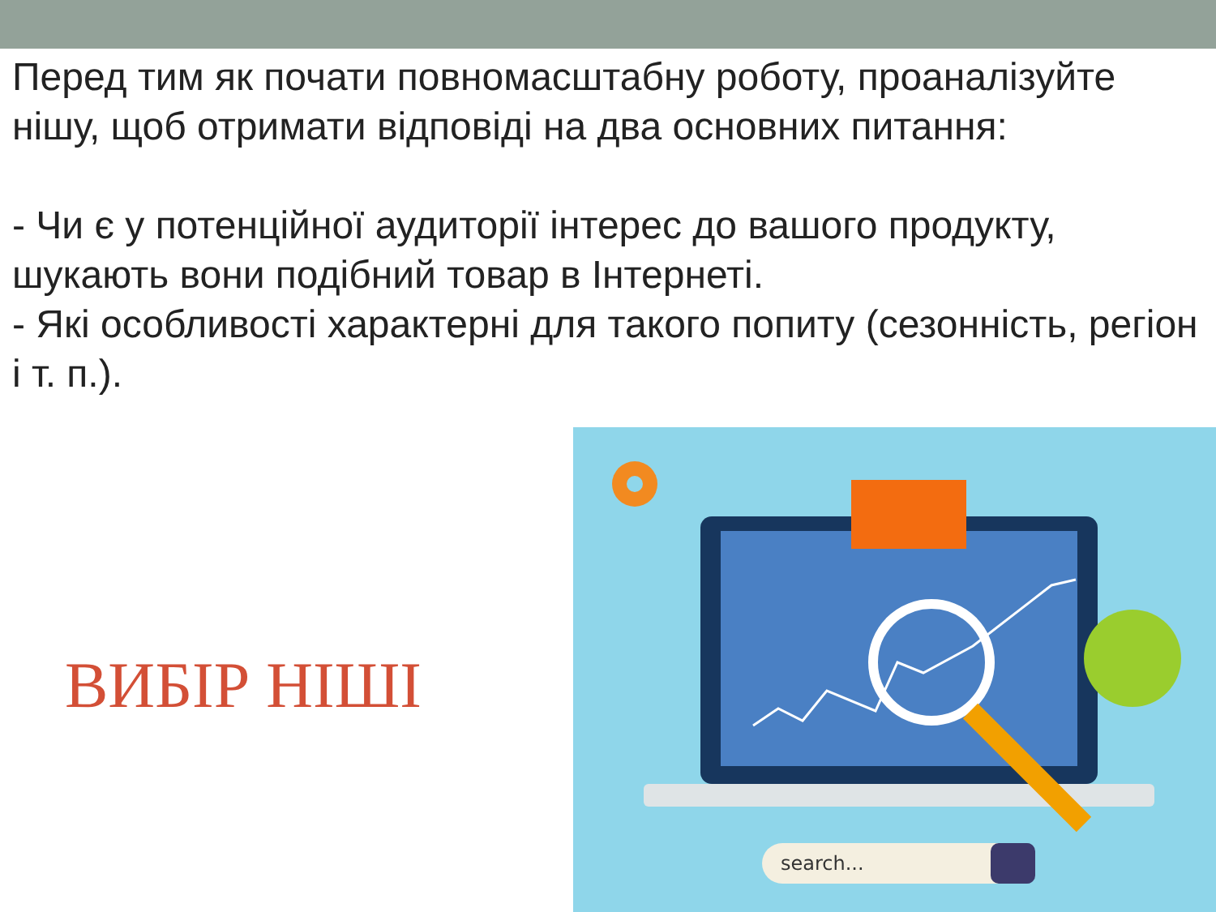Перед тим як почати повномасштабну роботу, проаналізуйте нішу, щоб отримати відповіді на два основних питання:
- Чи є у потенційної аудиторії інтерес до вашого продукту, шукають вони подібний товар в Інтернеті.
- Які особливості характерні для такого попиту (сезонність, регіон і т. п.).
ВИБІР НІШІ
search...